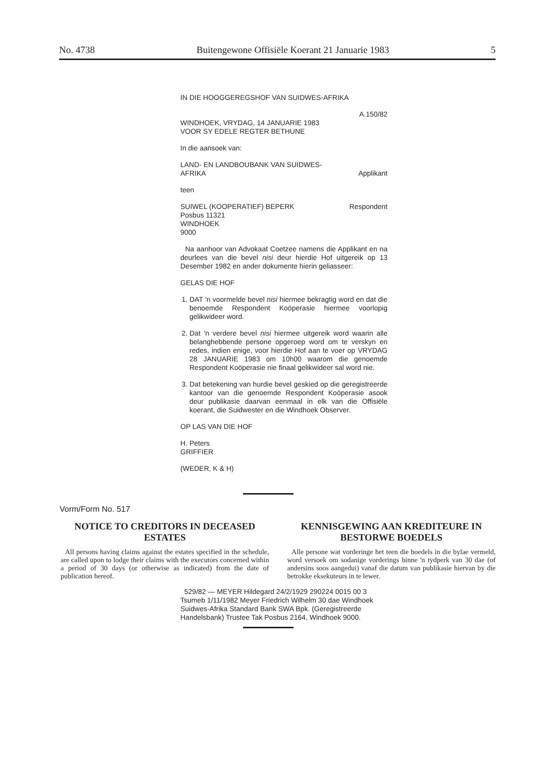No. 4738 Buitengewone Offisiële Koerant 21 Januarie 1983 5
IN DIE HOOGGEREGSHOF VAN SUIDWES-AFRIKA
A.150/82
WINDHOEK, VRYDAG, 14 JANUARIE 1983
VOOR SY EDELE REGTER BETHUNE
In die aansoek van:
LAND- EN LANDBOUBANK VAN SUIDWES-
AFRIKA Applikant
teen
SUIWEL (KOOPERATIEF) BEPERK Respondent
Posbus 11321
WINDHOEK
9000
Na aanhoor van Advokaat Coetzee namens die Applikant en na deurlees van die bevel nisi deur hierdie Hof uitgereik op 13 Desember 1982 en ander dokumente hierin geliasseer:
GELAS DIE HOF
1. DAT 'n voormelde bevel nisi hiermee bekragtig word en dat die benoemde Respondent Koöperasie hiermee voorlopig gelikwideer word.
2. Dat 'n verdere bevel nisi hiermee uitgereik word waarin alle belanghebbende persone opgeroep word om te verskyn en redes, indien enige, voor hierdie Hof aan te voer op VRYDAG 28 JANUARIE 1983 om 10h00 waarom die genoemde Respondent Koöperasie nie finaal gelikwideer sal word nie.
3. Dat betekening van hurdie bevel geskied op die geregistreerde kantoor van die genoemde Respondent Koöperasie asook deur publikasie daarvan eenmaal in elk van die Offisiële koerant, die Suidwester en die Windhoek Observer.
OP LAS VAN DIE HOF
H. Peters
GRIFFIER
(WEDER, K & H)
Vorm/Form No. 517
NOTICE TO CREDITORS IN DECEASED ESTATES
All persons having claims against the estates specified in the schedule, are called upon to lodge their claims with the executors concerned within a period of 30 days (or otherwise as indicated) from the date of publication hereof.
KENNISGEWING AAN KREDITEURE IN BESTORWE BOEDELS
Alle persone wat vorderinge het teen die boedels in die bylae vermeld, word versoek om sodanige vorderings binne 'n tydperk van 30 dae (of andersins soos aangedui) vanaf die datum van publikasie hiervan by die betrokke eksekuteurs in te lewer.
529/82 — MEYER Hildegard 24/2/1929 290224 0015 00 3 Tsumeb 1/11/1982 Meyer Friedrich Wilhelm 30 dae Windhoek Suidwes-Afrika Standard Bank SWA Bpk. (Geregistreerde Handelsbank) Trustee Tak Posbus 2164, Windhoek 9000.